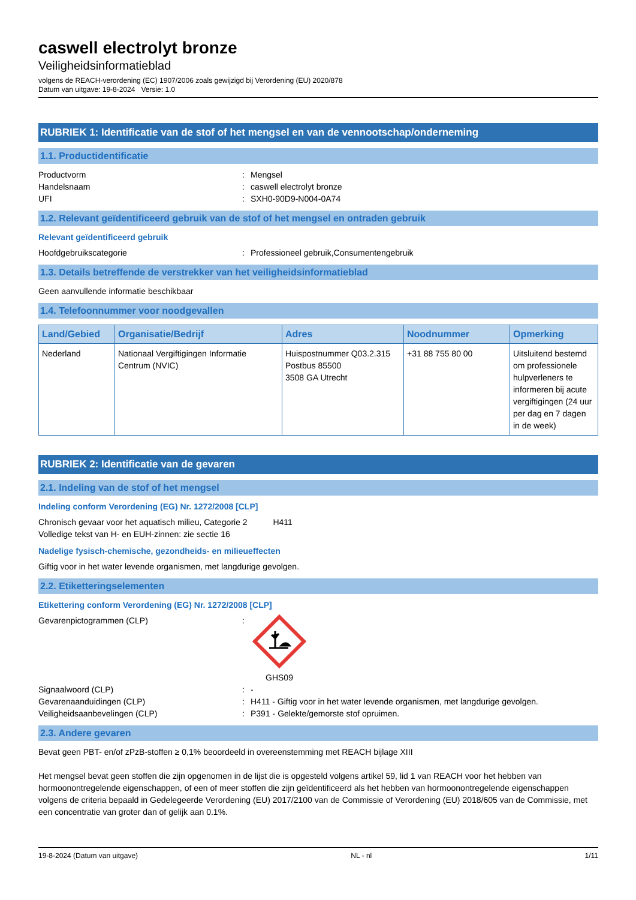caswell electrolyt bronze
Veiligheidsinformatieblad
volgens de REACH-verordening (EC) 1907/2006 zoals gewijzigd bij Verordening (EU) 2020/878
Datum van uitgave: 19-8-2024 Versie: 1.0
RUBRIEK 1: Identificatie van de stof of het mengsel en van de vennootschap/onderneming
1.1. Productidentificatie
Productvorm: Mengsel
Handelsnaam: caswell electrolyt bronze
UFI: SXH0-90D9-N004-0A74
1.2. Relevant geïdentificeerd gebruik van de stof of het mengsel en ontraden gebruik
Relevant geïdentificeerd gebruik
Hoofdgebruikscategorie: Professioneel gebruik,Consumentengebruik
1.3. Details betreffende de verstrekker van het veiligheidsinformatieblad
Geen aanvullende informatie beschikbaar
1.4. Telefoonnummer voor noodgevallen
| Land/Gebied | Organisatie/Bedrijf | Adres | Noodnummer | Opmerking |
| --- | --- | --- | --- | --- |
| Nederland | Nationaal Vergiftigingen Informatie Centrum (NVIC) | Huispostnummer Q03.2.315 Postbus 85500 3508 GA Utrecht | +31 88 755 80 00 | Uitsluitend bestemd om professionele hulpverleners te informeren bij acute vergiftigingen (24 uur per dag en 7 dagen in de week) |
RUBRIEK 2: Identificatie van de gevaren
2.1. Indeling van de stof of het mengsel
Indeling conform Verordening (EG) Nr. 1272/2008 [CLP]
Chronisch gevaar voor het aquatisch milieu, Categorie 2 H411
Volledige tekst van H- en EUH-zinnen: zie sectie 16
Nadelige fysisch-chemische, gezondheids- en milieueffecten
Giftig voor in het water levende organismen, met langdurige gevolgen.
2.2. Etiketteringselementen
Etikettering conform Verordening (EG) Nr. 1272/2008 [CLP]
Gevarenpictogrammen (CLP):
GHS09
Signaalwoord (CLP): -
Gevarenaanduidingen (CLP): H411 - Giftig voor in het water levende organismen, met langdurige gevolgen.
Veiligheidsaanbevelingen (CLP): P391 - Gelekte/gemorste stof opruimen.
2.3. Andere gevaren
Bevat geen PBT- en/of zPzB-stoffen ≥ 0,1% beoordeeld in overeenstemming met REACH bijlage XIII
Het mengsel bevat geen stoffen die zijn opgenomen in de lijst die is opgesteld volgens artikel 59, lid 1 van REACH voor het hebben van hormoonontregelende eigenschappen, of een of meer stoffen die zijn geïdentificeerd als het hebben van hormoonontregelende eigenschappen volgens de criteria bepaald in Gedelegeerde Verordening (EU) 2017/2100 van de Commissie of Verordening (EU) 2018/605 van de Commissie, met een concentratie van groter dan of gelijk aan 0.1%.
19-8-2024 (Datum van uitgave) NL - nl 1/11